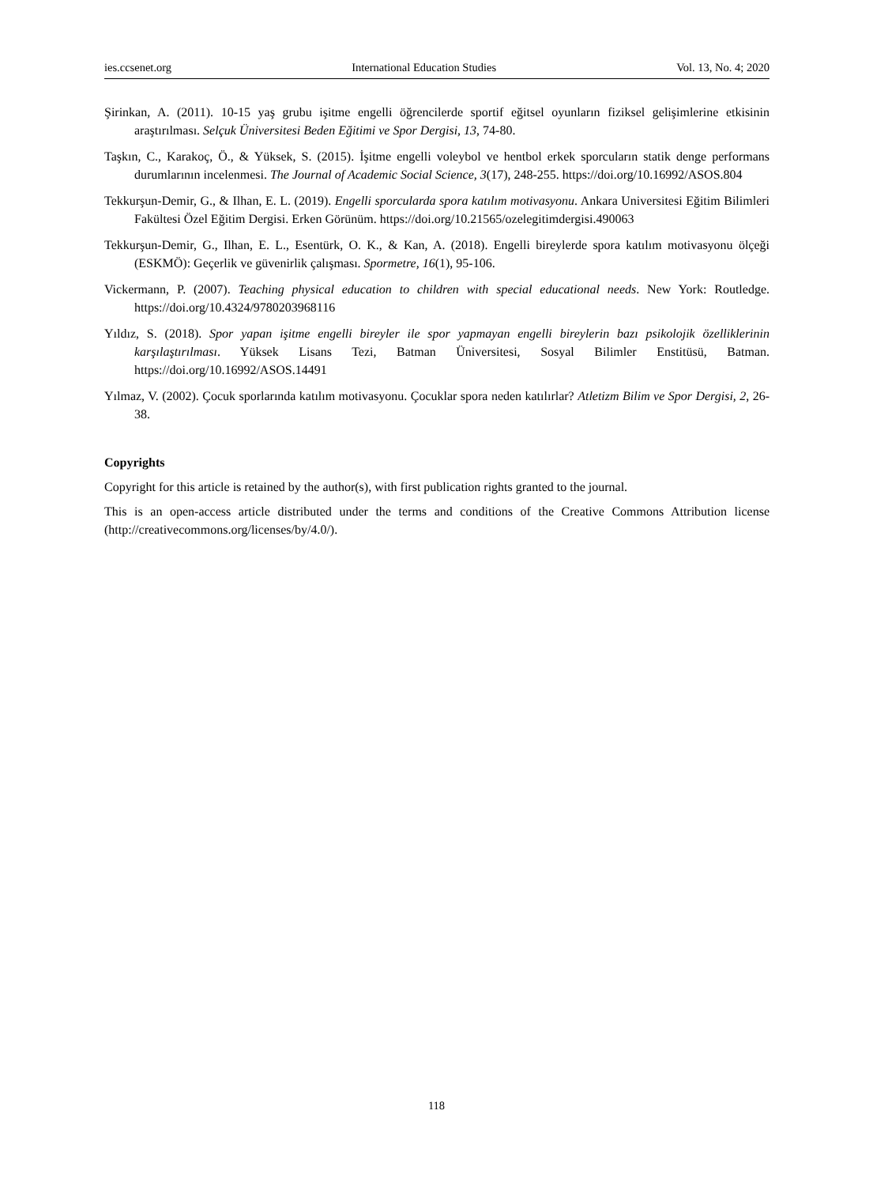ies.ccsenet.org International Education Studies Vol. 13, No. 4; 2020
Şirinkan, A. (2011). 10-15 yaş grubu işitme engelli öğrencilerde sportif eğitsel oyunların fiziksel gelişimlerine etkisinin araştırılması. Selçuk Üniversitesi Beden Eğitimi ve Spor Dergisi, 13, 74-80.
Taşkın, C., Karakoç, Ö., & Yüksek, S. (2015). İşitme engelli voleybol ve hentbol erkek sporcuların statik denge performans durumlarının incelenmesi. The Journal of Academic Social Science, 3(17), 248-255. https://doi.org/10.16992/ASOS.804
Tekkurşun-Demir, G., & Ilhan, E. L. (2019). Engelli sporcularda spora katılım motivasyonu. Ankara Universitesi Eğitim Bilimleri Fakültesi Özel Eğitim Dergisi. Erken Görünüm. https://doi.org/10.21565/ozelegitimdergisi.490063
Tekkurşun-Demir, G., Ilhan, E. L., Esentürk, O. K., & Kan, A. (2018). Engelli bireylerde spora katılım motivasyonu ölçeği (ESKMÖ): Geçerlik ve güvenirlik çalışması. Spormetre, 16(1), 95-106.
Vickermann, P. (2007). Teaching physical education to children with special educational needs. New York: Routledge. https://doi.org/10.4324/9780203968116
Yıldız, S. (2018). Spor yapan işitme engelli bireyler ile spor yapmayan engelli bireylerin bazı psikolojik özelliklerinin karşılaştırılması. Yüksek Lisans Tezi, Batman Üniversitesi, Sosyal Bilimler Enstitüsü, Batman. https://doi.org/10.16992/ASOS.14491
Yılmaz, V. (2002). Çocuk sporlarında katılım motivasyonu. Çocuklar spora neden katılırlar? Atletizm Bilim ve Spor Dergisi, 2, 26-38.
Copyrights
Copyright for this article is retained by the author(s), with first publication rights granted to the journal.
This is an open-access article distributed under the terms and conditions of the Creative Commons Attribution license (http://creativecommons.org/licenses/by/4.0/).
118